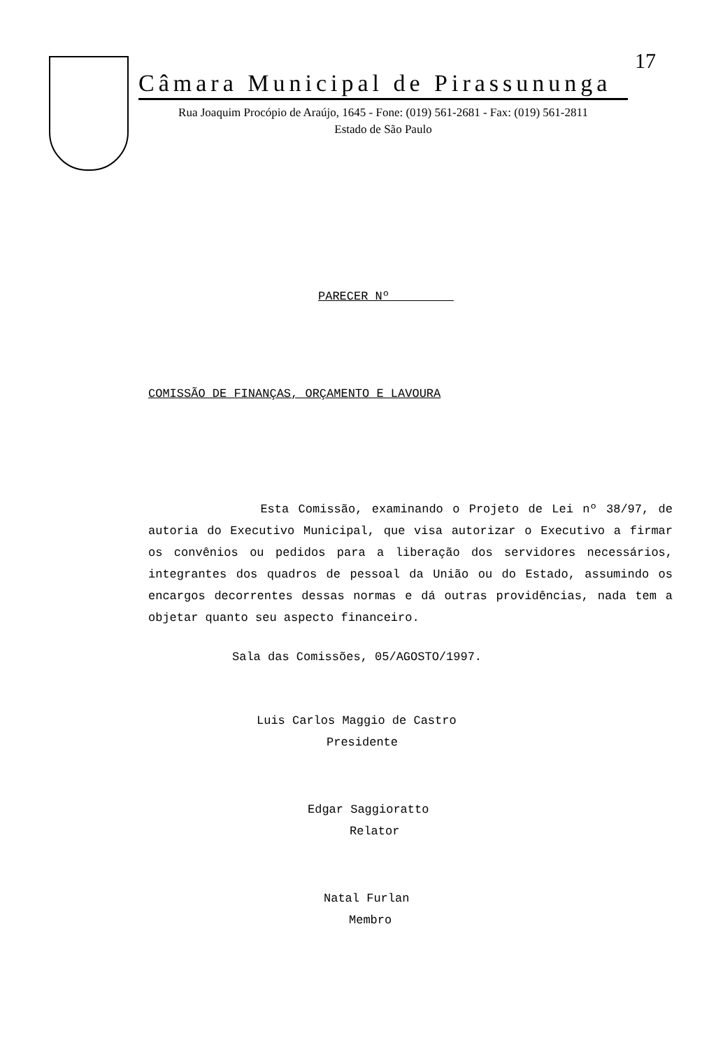Câmara Municipal de Pirassununga
Rua Joaquim Procópio de Araújo, 1645 - Fone: (019) 561-2681 - Fax: (019) 561-2811
Estado de São Paulo
17
PARECER Nº
COMISSÃO DE FINANÇAS, ORÇAMENTO E LAVOURA
Esta Comissão, examinando o Projeto de Lei nº 38/97, de autoria do Executivo Municipal, que visa autorizar o Executivo a firmar os convênios ou pedidos para a liberação dos servidores necessários, integrantes dos quadros de pessoal da União ou do Estado, assumindo os encargos decorrentes dessas normas e dá outras providências, nada tem a objetar quanto seu aspecto financeiro.
Sala das Comissões, 05/AGOSTO/1997.
Luis Carlos Maggio de Castro
Presidente
Edgar Saggioratto
Relator
Natal Furlan
Membro